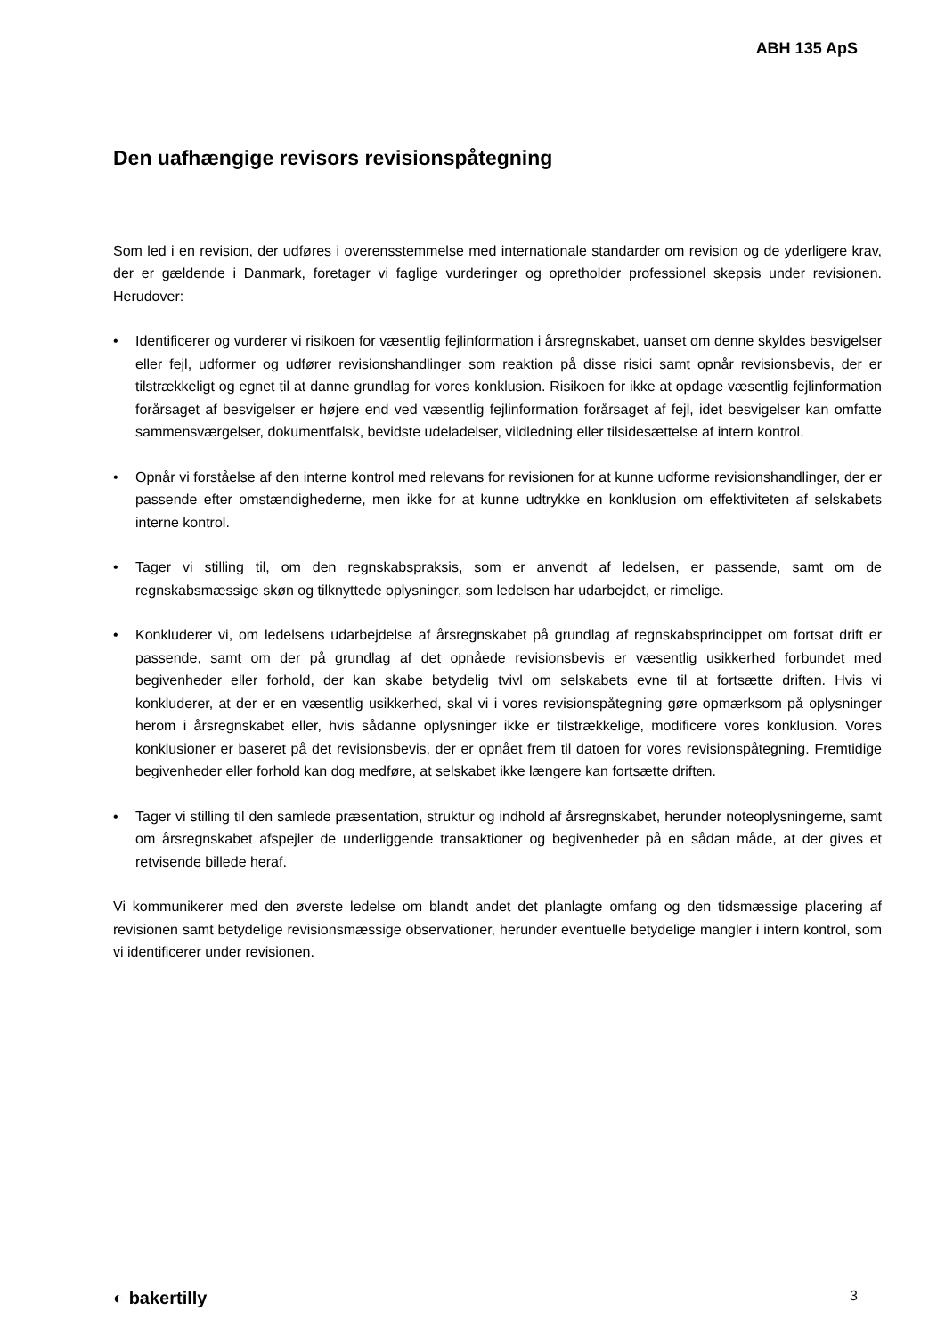ABH 135 ApS
Den uafhængige revisors revisionspåtegning
Som led i en revision, der udføres i overensstemmelse med internationale standarder om revision og de yderligere krav, der er gældende i Danmark, foretager vi faglige vurderinger og opretholder professionel skepsis under revisionen. Herudover:
• Identificerer og vurderer vi risikoen for væsentlig fejlinformation i årsregnskabet, uanset om denne skyldes besvigelser eller fejl, udformer og udfører revisionshandlinger som reaktion på disse risici samt opnår revisionsbevis, der er tilstrækkeligt og egnet til at danne grundlag for vores konklusion. Risikoen for ikke at opdage væsentlig fejlinformation forårsaget af besvigelser er højere end ved væsentlig fejlinformation forårsaget af fejl, idet besvigelser kan omfatte sammensværgelser, dokumentfalsk, bevidste udeladelser, vildledning eller tilsidesættelse af intern kontrol.
• Opnår vi forståelse af den interne kontrol med relevans for revisionen for at kunne udforme revisionshandlinger, der er passende efter omstændighederne, men ikke for at kunne udtrykke en konklusion om effektiviteten af selskabets interne kontrol.
• Tager vi stilling til, om den regnskabspraksis, som er anvendt af ledelsen, er passende, samt om de regnskabsmæssige skøn og tilknyttede oplysninger, som ledelsen har udarbejdet, er rimelige.
• Konkluderer vi, om ledelsens udarbejdelse af årsregnskabet på grundlag af regnskabsprincippet om fortsat drift er passende, samt om der på grundlag af det opnåede revisionsbevis er væsentlig usikkerhed forbundet med begivenheder eller forhold, der kan skabe betydelig tvivl om selskabets evne til at fortsætte driften. Hvis vi konkluderer, at der er en væsentlig usikkerhed, skal vi i vores revisionspåtegning gøre opmærksom på oplysninger herom i årsregnskabet eller, hvis sådanne oplysninger ikke er tilstrækkelige, modificere vores konklusion. Vores konklusioner er baseret på det revisionsbevis, der er opnået frem til datoen for vores revisionspåtegning. Fremtidige begivenheder eller forhold kan dog medføre, at selskabet ikke længere kan fortsætte driften.
• Tager vi stilling til den samlede præsentation, struktur og indhold af årsregnskabet, herunder noteoplysningerne, samt om årsregnskabet afspejler de underliggende transaktioner og begivenheder på en sådan måde, at der gives et retvisende billede heraf.
Vi kommunikerer med den øverste ledelse om blandt andet det planlagte omfang og den tidsmæssige placering af revisionen samt betydelige revisionsmæssige observationer, herunder eventuelle betydelige mangler i intern kontrol, som vi identificerer under revisionen.
◐ bakertilly 3